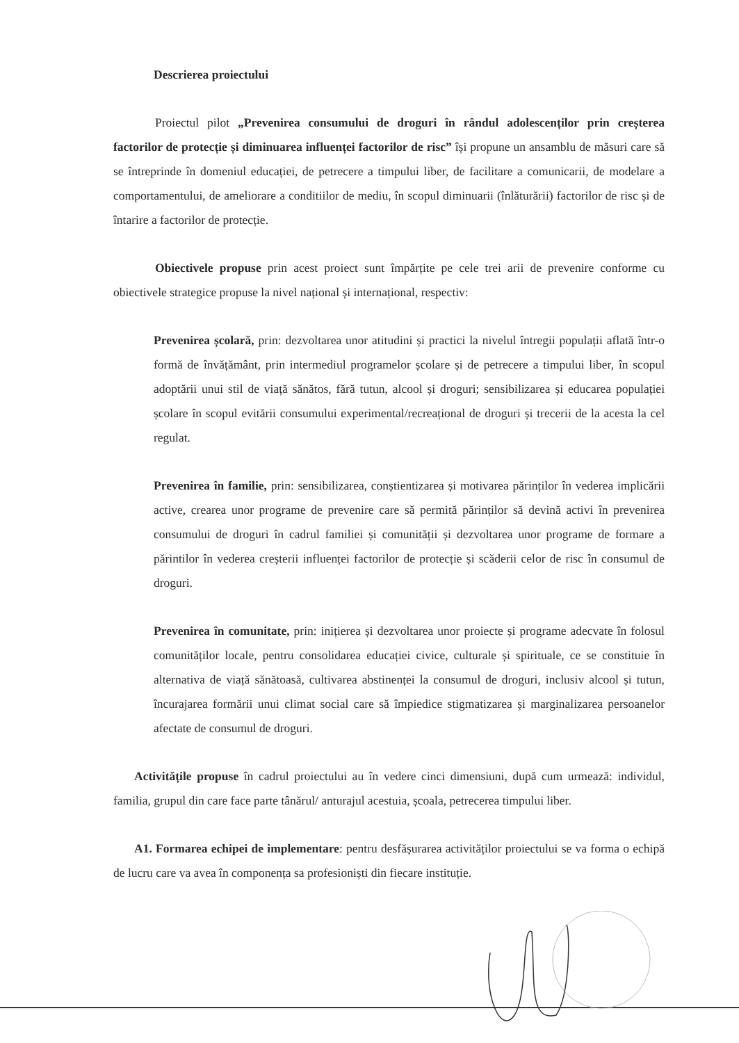Descrierea proiectului
Proiectul pilot „Prevenirea consumului de droguri în rândul adolescenților prin creșterea factorilor de protecție și diminuarea influenței factorilor de risc” își propune un ansamblu de măsuri care să se întreprinde în domeniul educației, de petrecere a timpului liber, de facilitare a comunicarii, de modelare a comportamentului, de ameliorare a conditiilor de mediu, în scopul diminuarii (înlăturării) factorilor de risc și de întarire a factorilor de protecție.
Obiectivele propuse prin acest proiect sunt împărțite pe cele trei arii de prevenire conforme cu obiectivele strategice propuse la nivel național și internațional, respectiv:
Prevenirea școlară, prin: dezvoltarea unor atitudini și practici la nivelul întregii populații aflată într-o formă de învățământ, prin intermediul programelor școlare și de petrecere a timpului liber, în scopul adoptării unui stil de viață sănătos, fără tutun, alcool și droguri; sensibilizarea și educarea populației școlare în scopul evitării consumului experimental/recreațional de droguri și trecerii de la acesta la cel regulat.
Prevenirea în familie, prin: sensibilizarea, conștientizarea și motivarea părinților în vederea implicării active, crearea unor programe de prevenire care să permită părinților să devină activi în prevenirea consumului de droguri în cadrul familiei și comunității și dezvoltarea unor programe de formare a părintilor în vederea creșterii influenței factorilor de protecție și scăderii celor de risc în consumul de droguri.
Prevenirea în comunitate, prin: inițierea și dezvoltarea unor proiecte și programe adecvate în folosul comunităților locale, pentru consolidarea educației civice, culturale și spirituale, ce se constituie în alternativa de viață sănătoasă, cultivarea abstinenței la consumul de droguri, inclusiv alcool și tutun, încurajarea formării unui climat social care să împiedice stigmatizarea și marginalizarea persoanelor afectate de consumul de droguri.
Activitățile propuse în cadrul proiectului au în vedere cinci dimensiuni, după cum urmează: individul, familia, grupul din care face parte tânărul/ anturajul acestuia, școala, petrecerea timpului liber.
A1. Formarea echipei de implementare: pentru desfășurarea activităților proiectului se va forma o echipă de lucru care va avea în componența sa profesioniști din fiecare instituție.